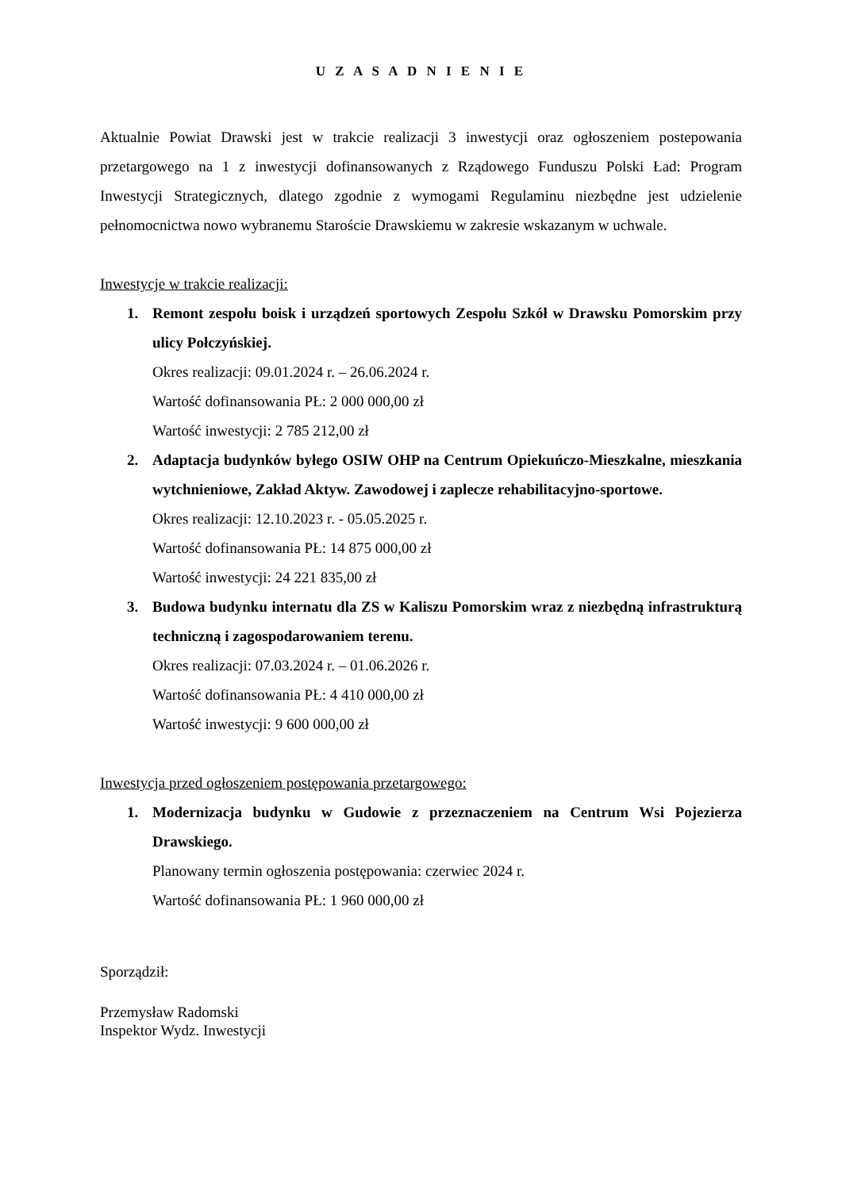U Z A S A D N I E N I E
Aktualnie Powiat Drawski jest w trakcie realizacji 3 inwestycji oraz ogłoszeniem postepowania przetargowego na 1 z inwestycji dofinansowanych z Rządowego Funduszu Polski Ład: Program Inwestycji Strategicznych, dlatego zgodnie z wymogami Regulaminu niezbędne jest udzielenie pełnomocnictwa nowo wybranemu Staroście Drawskiemu w zakresie wskazanym w uchwale.
Inwestycje w trakcie realizacji:
1. Remont zespołu boisk i urządzeń sportowych Zespołu Szkół w Drawsku Pomorskim przy ulicy Połczyńskiej.
Okres realizacji: 09.01.2024 r. – 26.06.2024 r.
Wartość dofinansowania PŁ: 2 000 000,00 zł
Wartość inwestycji: 2 785 212,00 zł
2. Adaptacja budynków byłego OSIW OHP na Centrum Opiekuńczo-Mieszkalne, mieszkania wytchnieniowe, Zakład Aktyw. Zawodowej i zaplecze rehabilitacyjno-sportowe.
Okres realizacji: 12.10.2023 r. - 05.05.2025 r.
Wartość dofinansowania PŁ: 14 875 000,00 zł
Wartość inwestycji: 24 221 835,00 zł
3. Budowa budynku internatu dla ZS w Kaliszu Pomorskim wraz z niezbędną infrastrukturą techniczną i zagospodarowaniem terenu.
Okres realizacji: 07.03.2024 r. – 01.06.2026 r.
Wartość dofinansowania PŁ: 4 410 000,00 zł
Wartość inwestycji: 9 600 000,00 zł
Inwestycja przed ogłoszeniem postępowania przetargowego:
1. Modernizacja budynku w Gudowie z przeznaczeniem na Centrum Wsi Pojezierza Drawskiego.
Planowany termin ogłoszenia postępowania: czerwiec 2024 r.
Wartość dofinansowania PŁ: 1 960 000,00 zł
Sporządził:
Przemysław Radomski
Inspektor Wydz. Inwestycji